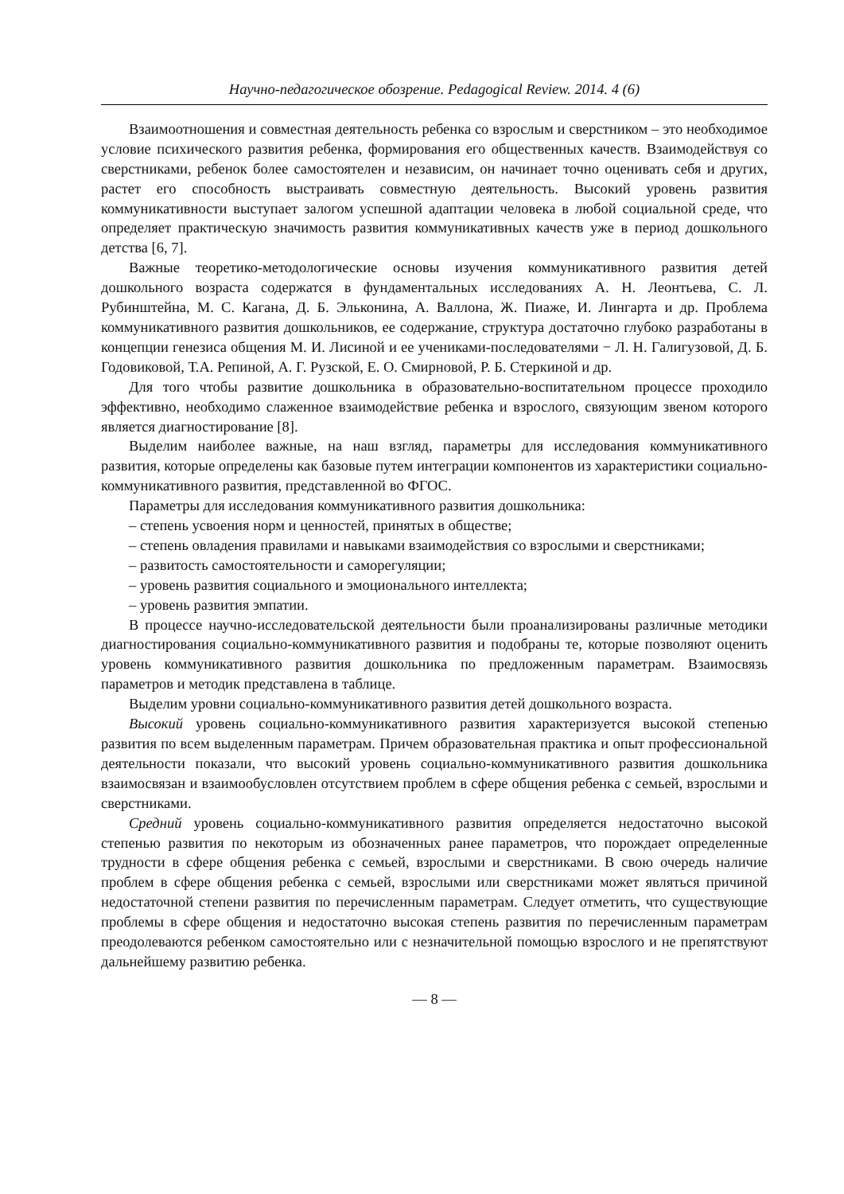Научно-педагогическое обозрение. Pedagogical Review. 2014. 4 (6)
Взаимоотношения и совместная деятельность ребенка со взрослым и сверстником – это необходимое условие психического развития ребенка, формирования его общественных качеств. Взаимодействуя со сверстниками, ребенок более самостоятелен и независим, он начинает точно оценивать себя и других, растет его способность выстраивать совместную деятельность. Высокий уровень развития коммуникативности выступает залогом успешной адаптации человека в любой социальной среде, что определяет практическую значимость развития коммуникативных качеств уже в период дошкольного детства [6, 7].
Важные теоретико-методологические основы изучения коммуникативного развития детей дошкольного возраста содержатся в фундаментальных исследованиях А. Н. Леонтьева, С. Л. Рубинштейна, М. С. Кагана, Д. Б. Эльконина, А. Валлона, Ж. Пиаже, И. Лингарта и др. Проблема коммуникативного развития дошкольников, ее содержание, структура достаточно глубоко разработаны в концепции генезиса общения М. И. Лисиной и ее учениками-последователями − Л. Н. Галигузовой, Д. Б. Годовиковой, Т.А. Репиной, А. Г. Рузской, Е. О. Смирновой, Р. Б. Стеркиной и др.
Для того чтобы развитие дошкольника в образовательно-воспитательном процессе проходило эффективно, необходимо слаженное взаимодействие ребенка и взрослого, связующим звеном которого является диагностирование [8].
Выделим наиболее важные, на наш взгляд, параметры для исследования коммуникативного развития, которые определены как базовые путем интеграции компонентов из характеристики социально-коммуникативного развития, представленной во ФГОС.
Параметры для исследования коммуникативного развития дошкольника:
– степень усвоения норм и ценностей, принятых в обществе;
– степень овладения правилами и навыками взаимодействия со взрослыми и сверстниками;
– развитость самостоятельности и саморегуляции;
– уровень развития социального и эмоционального интеллекта;
– уровень развития эмпатии.
В процессе научно-исследовательской деятельности были проанализированы различные методики диагностирования социально-коммуникативного развития и подобраны те, которые позволяют оценить уровень коммуникативного развития дошкольника по предложенным параметрам. Взаимосвязь параметров и методик представлена в таблице.
Выделим уровни социально-коммуникативного развития детей дошкольного возраста.
Высокий уровень социально-коммуникативного развития характеризуется высокой степенью развития по всем выделенным параметрам. Причем образовательная практика и опыт профессиональной деятельности показали, что высокий уровень социально-коммуникативного развития дошкольника взаимосвязан и взаимообусловлен отсутствием проблем в сфере общения ребенка с семьей, взрослыми и сверстниками.
Средний уровень социально-коммуникативного развития определяется недостаточно высокой степенью развития по некоторым из обозначенных ранее параметров, что порождает определенные трудности в сфере общения ребенка с семьей, взрослыми и сверстниками. В свою очередь наличие проблем в сфере общения ребенка с семьей, взрослыми или сверстниками может являться причиной недостаточной степени развития по перечисленным параметрам. Следует отметить, что существующие проблемы в сфере общения и недостаточно высокая степень развития по перечисленным параметрам преодолеваются ребенком самостоятельно или с незначительной помощью взрослого и не препятствуют дальнейшему развитию ребенка.
— 8 —